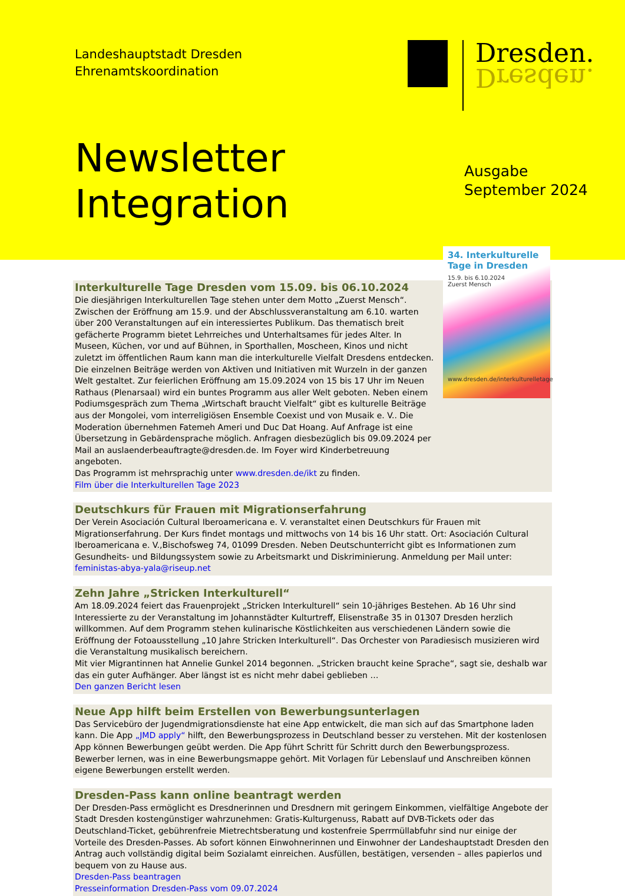Landeshauptstadt Dresden
Ehrenamtskoordination
Dresden.
Dresden.
Newsletter
Integration
Ausgabe
September 2024
34. Interkulturelle Tage in Dresden
15.9. bis 6.10.2024
Zuerst Mensch
www.dresden.de/interkulturelletage
Interkulturelle Tage Dresden vom 15.09. bis 06.10.2024
Die diesjährigen Interkulturellen Tage stehen unter dem Motto „Zuerst Mensch“. Zwischen der Eröffnung am 15.9. und der Abschlussveranstaltung am 6.10. warten über 200 Veranstaltungen auf ein interessiertes Publikum. Das thematisch breit gefächerte Programm bietet Lehrreiches und Unterhaltsames für jedes Alter. In Museen, Küchen, vor und auf Bühnen, in Sporthallen, Moscheen, Kinos und nicht zuletzt im öffentlichen Raum kann man die interkulturelle Vielfalt Dresdens entdecken. Die einzelnen Beiträge werden von Aktiven und Initiativen mit Wurzeln in der ganzen Welt gestaltet. Zur feierlichen Eröffnung am 15.09.2024 von 15 bis 17 Uhr im Neuen Rathaus (Plenarsaal) wird ein buntes Programm aus aller Welt geboten. Neben einem Podiumsgespräch zum Thema „Wirtschaft braucht Vielfalt“ gibt es kulturelle Beiträge aus der Mongolei, vom interreligiösen Ensemble Coexist und von Musaik e. V.. Die Moderation übernehmen Fatemeh Ameri und Duc Dat Hoang. Auf Anfrage ist eine Übersetzung in Gebärdensprache möglich. Anfragen diesbezüglich bis 09.09.2024 per Mail an auslaenderbeauftragte@dresden.de. Im Foyer wird Kinderbetreuung angeboten.
Das Programm ist mehrsprachig unter www.dresden.de/ikt zu finden.
Film über die Interkulturellen Tage 2023
Deutschkurs für Frauen mit Migrationserfahrung
Der Verein Asociación Cultural Iberoamericana e. V. veranstaltet einen Deutschkurs für Frauen mit Migrationserfahrung. Der Kurs findet montags und mittwochs von 14 bis 16 Uhr statt. Ort: Asociación Cultural Iberoamericana e. V.,Bischofsweg 74, 01099 Dresden. Neben Deutschunterricht gibt es Informationen zum Gesundheits- und Bildungssystem sowie zu Arbeitsmarkt und Diskriminierung. Anmeldung per Mail unter: feministas-abya-yala@riseup.net
Zehn Jahre „Stricken Interkulturell“
Am 18.09.2024 feiert das Frauenprojekt „Stricken Interkulturell“ sein 10-jähriges Bestehen. Ab 16 Uhr sind Interessierte zu der Veranstaltung im Johannstädter Kulturtreff, Elisenstraße 35 in 01307 Dresden herzlich willkommen. Auf dem Programm stehen kulinarische Köstlichkeiten aus verschiedenen Ländern sowie die Eröffnung der Fotoausstellung „10 Jahre Stricken Interkulturell“. Das Orchester von Paradiesisch musizieren wird die Veranstaltung musikalisch bereichern.
Mit vier Migrantinnen hat Annelie Gunkel 2014 begonnen. „Stricken braucht keine Sprache“, sagt sie, deshalb war das ein guter Aufhänger. Aber längst ist es nicht mehr dabei geblieben …
Den ganzen Bericht lesen
Neue App hilft beim Erstellen von Bewerbungsunterlagen
Das Servicebüro der Jugendmigrationsdienste hat eine App entwickelt, die man sich auf das Smartphone laden kann. Die App „JMD apply“ hilft, den Bewerbungsprozess in Deutschland besser zu verstehen. Mit der kostenlosen App können Bewerbungen geübt werden. Die App führt Schritt für Schritt durch den Bewerbungsprozess. Bewerber lernen, was in eine Bewerbungsmappe gehört. Mit Vorlagen für Lebenslauf und Anschreiben können eigene Bewerbungen erstellt werden.
Dresden-Pass kann online beantragt werden
Der Dresden-Pass ermöglicht es Dresdnerinnen und Dresdnern mit geringem Einkommen, vielfältige Angebote der Stadt Dresden kostengünstiger wahrzunehmen: Gratis-Kulturgenuss, Rabatt auf DVB-Tickets oder das Deutschland-Ticket, gebührenfreie Mietrechtsberatung und kostenfreie Sperrmüllabfuhr sind nur einige der Vorteile des Dresden-Passes. Ab sofort können Einwohnerinnen und Einwohner der Landeshauptstadt Dresden den Antrag auch vollständig digital beim Sozialamt einreichen. Ausfüllen, bestätigen, versenden – alles papierlos und bequem von zu Hause aus.
Dresden-Pass beantragen
Presseinformation Dresden-Pass vom 09.07.2024